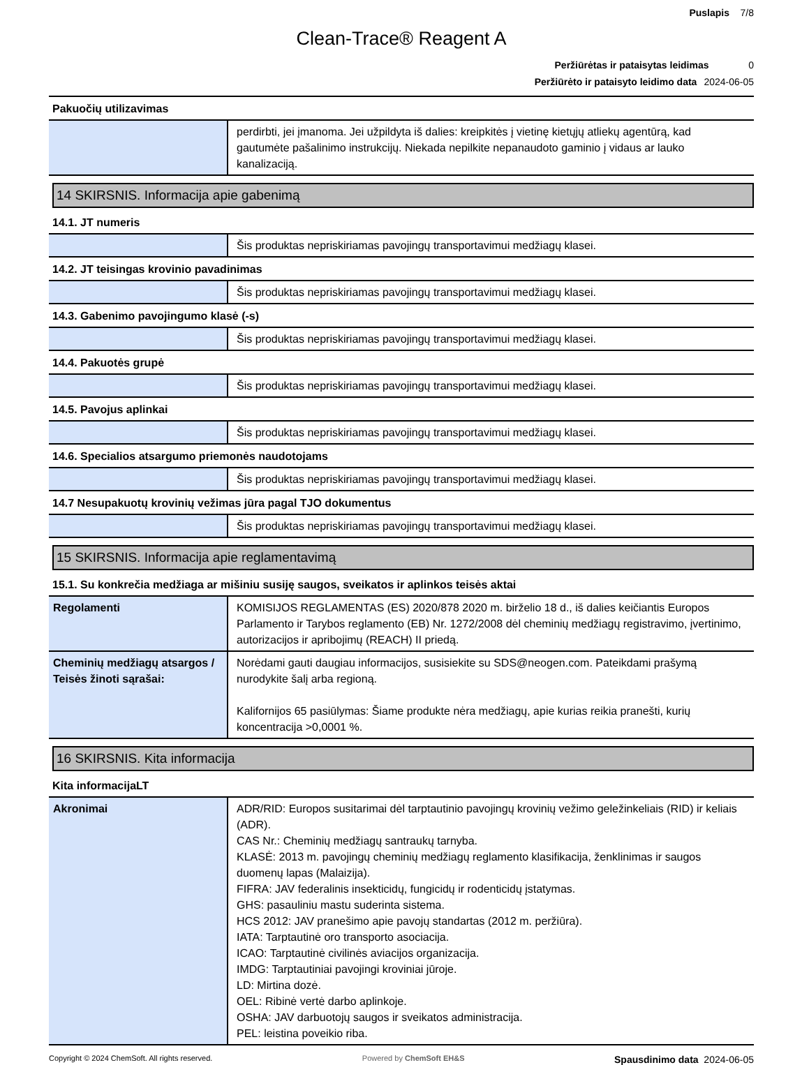Puslapis 7/8
Clean-Trace® Reagent A
Peržiūrėtas ir pataisytas leidimas 0
Peržiūrėto ir pataisyto leidimo data 2024-06-05
Pakuočių utilizavimas
| | perdirbti, jei įmanoma. Jei užpildyta iš dalies: kreipkitės į vietinę kietųjų atliekų agentūrą, kad gautumėte pašalinimo instrukcijų. Niekada nepilkite nepanaudoto gaminio į vidaus ar lauko kanalizaciją. |
14 SKIRSNIS. Informacija apie gabenimą
14.1. JT numeris
| | Šis produktas nepriskiriamas pavojingų transportavimui medžiagų klasei. |
14.2. JT teisingas krovinio pavadinimas
| | Šis produktas nepriskiriamas pavojingų transportavimui medžiagų klasei. |
14.3. Gabenimo pavojingumo klasė (-s)
| | Šis produktas nepriskiriamas pavojingų transportavimui medžiagų klasei. |
14.4. Pakuotės grupė
| | Šis produktas nepriskiriamas pavojingų transportavimui medžiagų klasei. |
14.5. Pavojus aplinkai
| | Šis produktas nepriskiriamas pavojingų transportavimui medžiagų klasei. |
14.6. Specialios atsargumo priemonės naudotojams
| | Šis produktas nepriskiriamas pavojingų transportavimui medžiagų klasei. |
14.7 Nesupakuotų krovinių vežimas jūra pagal TJO dokumentus
| | Šis produktas nepriskiriamas pavojingų transportavimui medžiagų klasei. |
15 SKIRSNIS. Informacija apie reglamentavimą
15.1. Su konkrečia medžiaga ar mišiniu susiję saugos, sveikatos ir aplinkos teisės aktai
| Regolamenti | KOMISIJOS REGLAMENTAS (ES) 2020/878 2020 m. birželio 18 d., iš dalies keičiantis Europos Parlamento ir Tarybos reglamento (EB) Nr. 1272/2008 dėl cheminių medžiagų registravimo, įvertinimo, autorizacijos ir apribojimų (REACH) II priedą. |
| Cheminių medžiagų atsargos / Teisės žinoti sąrašai: | Norėdami gauti daugiau informacijos, susisiekite su SDS@neogen.com. Pateikdami prašymą nurodykite šalį arba regioną. Kalifornijos 65 pasiūlymas: Šiame produkte nėra medžiagų, apie kurias reikia pranešti, kurių koncentracija >0,0001 %. |
16 SKIRSNIS. Kita informacija
Kita informacijaLT
| Akronimai | ADR/RID: Europos susitarimai dėl tarptautinio pavojingų krovinių vežimo geležinkeliais (RID) ir keliais (ADR). CAS Nr.: Cheminių medžiagų santraukų tarnyba. KLASĖ: 2013 m. pavojingų cheminių medžiagų reglamento klasifikacija, ženklinimas ir saugos duomenų lapas (Malaizija). FIFRA: JAV federalinis insekticidų, fungicidų ir rodenticidų įstatymas. GHS: pasauliniu mastu suderinta sistema. HCS 2012: JAV pranešimo apie pavojų standartas (2012 m. peržiūra). IATA: Tarptautinė oro transporto asociacija. ICAO: Tarptautinė civilinės aviacijos organizacija. IMDG: Tarptautiniai pavojingi kroviniai jūroje. LD: Mirtina dozė. OEL: Ribinė vertė darbo aplinkoje. OSHA: JAV darbuotojų saugos ir sveikatos administracija. PEL: leistina poveikio riba. |
Copyright © 2024 ChemSoft. All rights reserved. Powered by ChemSoft EH&S Spausdinimo data 2024-06-05